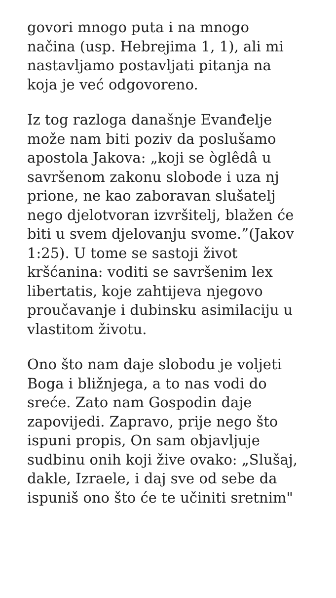govori mnogo puta i na mnogo
načina (usp. Hebrejima 1, 1), ali mi
nastavljamo postavljati pitanja na
koja je već odgovoreno.
Iz tog razloga današnje Evanđelje
može nam biti poziv da poslušamo
apostola Jakova: „koji se òglêdâ u
savršenom zakonu slobode i uza nj
prione, ne kao zaboravan slušatelj
nego djelotvoran izvršitelj, blažen će
biti u svem djelovanju svome.”(Jakov
1:25). U tome se sastoji život
kršćanina: voditi se savršenim lex
libertatis, koje zahtijeva njegovo
proučavanje i dubinsku asimilaciju u
vlastitom životu.
Ono što nam daje slobodu je voljeti
Boga i bližnjega, a to nas vodi do
sreće. Zato nam Gospodin daje
zapovijedi. Zapravo, prije nego što
ispuni propis, On sam objavljuje
sudbinu onih koji žive ovako: „Slušaj,
dakle, Izraele, i daj sve od sebe da
ispuniš ono što će te učiniti sretnim"